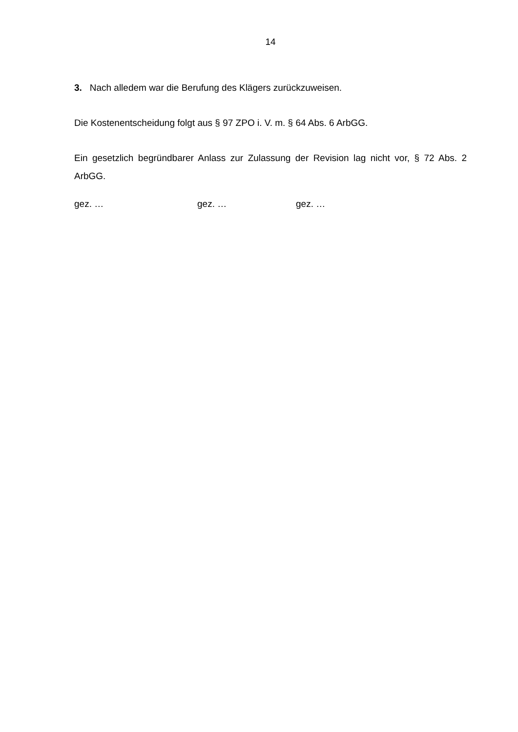14
3. Nach alledem war die Berufung des Klägers zurückzuweisen.
Die Kostenentscheidung folgt aus § 97 ZPO i. V. m. § 64 Abs. 6 ArbGG.
Ein gesetzlich begründbarer Anlass zur Zulassung der Revision lag nicht vor, § 72 Abs. 2 ArbGG.
gez. … gez. … gez. …